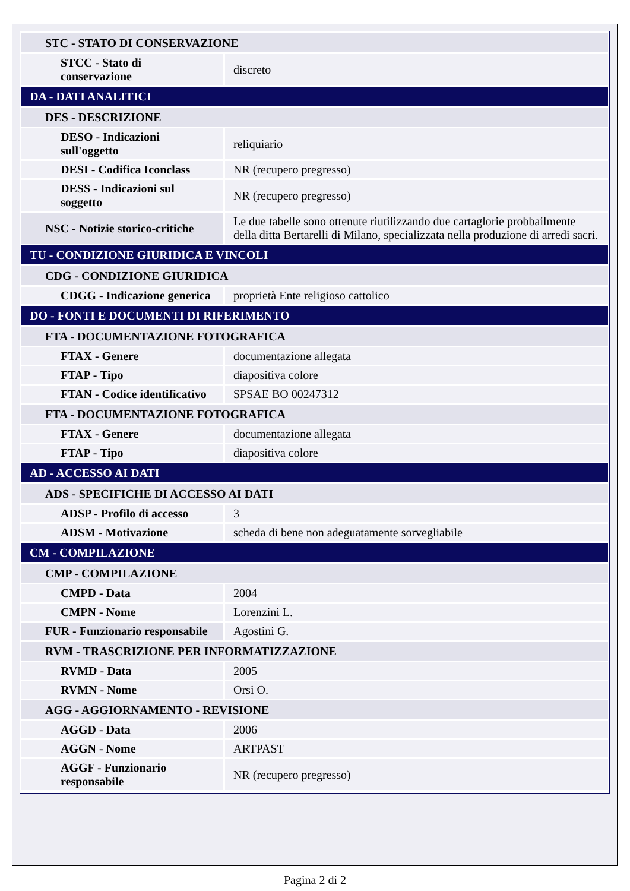| STC - STATO DI CONSERVAZIONE | |
| STCC - Stato di conservazione | discreto |
| DA - DATI ANALITICI | |
| DES - DESCRIZIONE | |
| DESO - Indicazioni sull'oggetto | reliquiario |
| DESI - Codifica Iconclass | NR (recupero pregresso) |
| DESS - Indicazioni sul soggetto | NR (recupero pregresso) |
| NSC - Notizie storico-critiche | Le due tabelle sono ottenute riutilizzando due cartaglorie probbailmente della ditta Bertarelli di Milano, specializzata nella produzione di arredi sacri. |
| TU - CONDIZIONE GIURIDICA E VINCOLI | |
| CDG - CONDIZIONE GIURIDICA | |
| CDGG - Indicazione generica | proprietà Ente religioso cattolico |
| DO - FONTI E DOCUMENTI DI RIFERIMENTO | |
| FTA - DOCUMENTAZIONE FOTOGRAFICA | |
| FTAX - Genere | documentazione allegata |
| FTAP - Tipo | diapositiva colore |
| FTAN - Codice identificativo | SPSAE BO 00247312 |
| FTA - DOCUMENTAZIONE FOTOGRAFICA | |
| FTAX - Genere | documentazione allegata |
| FTAP - Tipo | diapositiva colore |
| AD - ACCESSO AI DATI | |
| ADS - SPECIFICHE DI ACCESSO AI DATI | |
| ADSP - Profilo di accesso | 3 |
| ADSM - Motivazione | scheda di bene non adeguatamente sorvegliabile |
| CM - COMPILAZIONE | |
| CMP - COMPILAZIONE | |
| CMPD - Data | 2004 |
| CMPN - Nome | Lorenzini L. |
| FUR - Funzionario responsabile | Agostini G. |
| RVM - TRASCRIZIONE PER INFORMATIZZAZIONE | |
| RVMD - Data | 2005 |
| RVMN - Nome | Orsi O. |
| AGG - AGGIORNAMENTO - REVISIONE | |
| AGGD - Data | 2006 |
| AGGN - Nome | ARTPAST |
| AGGF - Funzionario responsabile | NR (recupero pregresso) |
Pagina 2 di 2